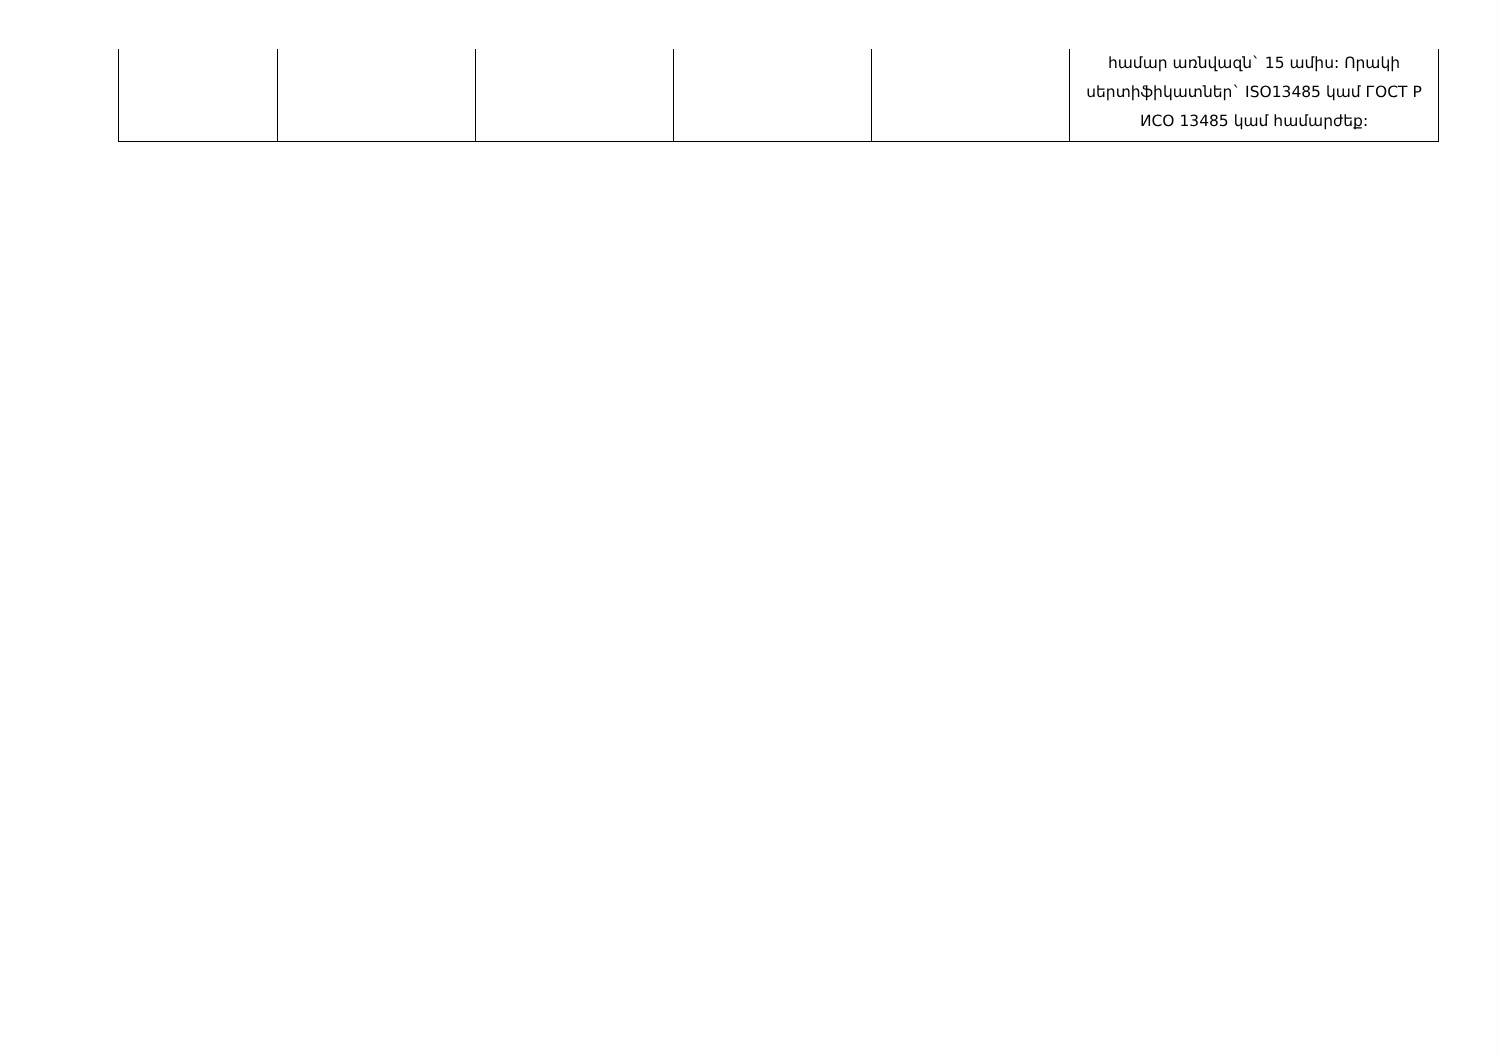| | | | | | համար առնվազն` 15 ամիս: Որակի սերտիֆիկատներ` ISO13485 կամ ГОСТ Р ИСО 13485 կամ համարժեք: |